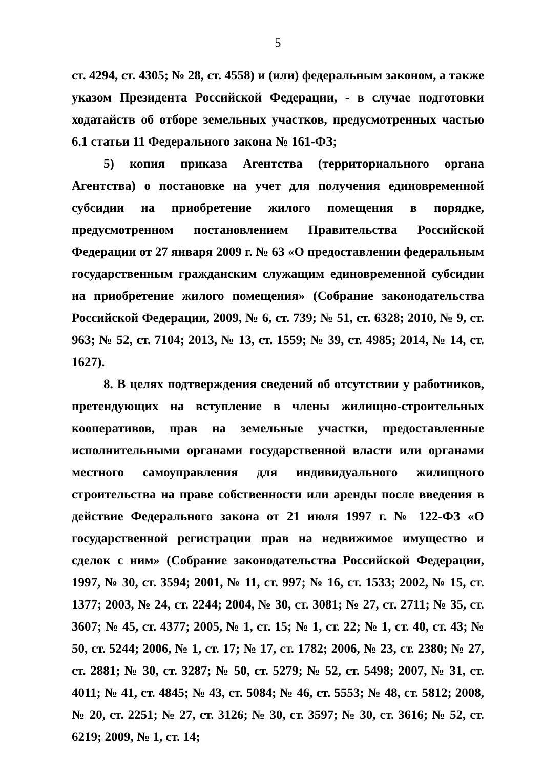5
ст. 4294, ст. 4305; № 28, ст. 4558) и (или) федеральным законом, а также указом Президента Российской Федерации, - в случае подготовки ходатайств об отборе земельных участков, предусмотренных частью 6.1 статьи 11 Федерального закона № 161-ФЗ;
5) копия приказа Агентства (территориального органа Агентства) о постановке на учет для получения единовременной субсидии на приобретение жилого помещения в порядке, предусмотренном постановлением Правительства Российской Федерации от 27 января 2009 г. № 63 «О предоставлении федеральным государственным гражданским служащим единовременной субсидии на приобретение жилого помещения» (Собрание законодательства Российской Федерации, 2009, № 6, ст. 739; № 51, ст. 6328; 2010, № 9, ст. 963; № 52, ст. 7104; 2013, № 13, ст. 1559; № 39, ст. 4985; 2014, № 14, ст. 1627).
8. В целях подтверждения сведений об отсутствии у работников, претендующих на вступление в члены жилищно-строительных кооперативов, прав на земельные участки, предоставленные исполнительными органами государственной власти или органами местного самоуправления для индивидуального жилищного строительства на праве собственности или аренды после введения в действие Федерального закона от 21 июля 1997 г. № 122-ФЗ «О государственной регистрации прав на недвижимое имущество и сделок с ним» (Собрание законодательства Российской Федерации, 1997, № 30, ст. 3594; 2001, № 11, ст. 997; № 16, ст. 1533; 2002, № 15, ст. 1377; 2003, № 24, ст. 2244; 2004, № 30, ст. 3081; № 27, ст. 2711; № 35, ст. 3607; № 45, ст. 4377; 2005, № 1, ст. 15; № 1, ст. 22; № 1, ст. 40, ст. 43; № 50, ст. 5244; 2006, № 1, ст. 17; № 17, ст. 1782; 2006, № 23, ст. 2380; № 27, ст. 2881; № 30, ст. 3287; № 50, ст. 5279; № 52, ст. 5498; 2007, № 31, ст. 4011; № 41, ст. 4845; № 43, ст. 5084; № 46, ст. 5553; № 48, ст. 5812; 2008, № 20, ст. 2251; № 27, ст. 3126; № 30, ст. 3597; № 30, ст. 3616; № 52, ст. 6219; 2009, № 1, ст. 14;